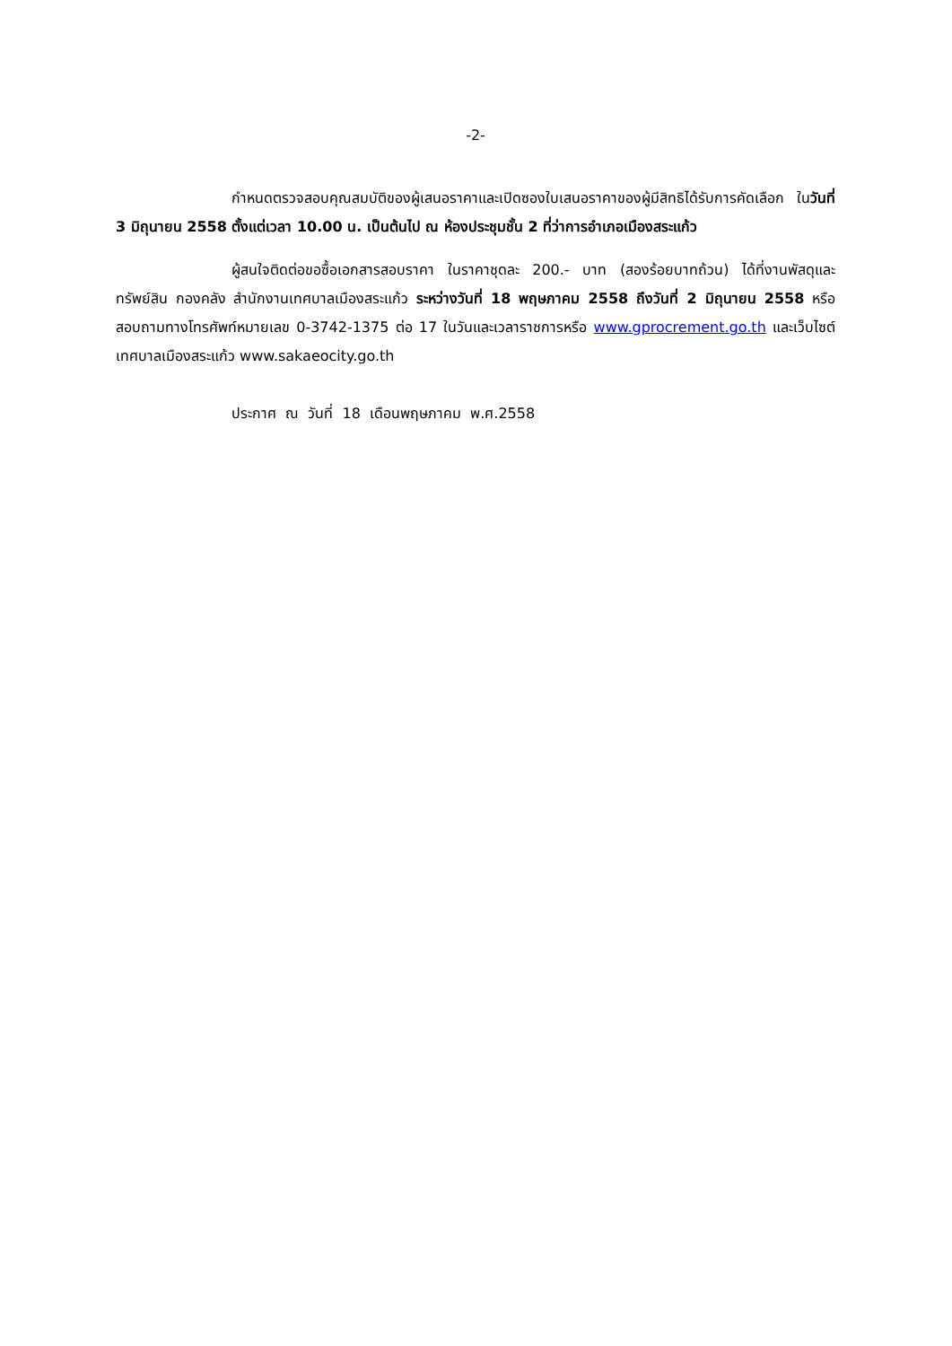-2-
กำหนดตรวจสอบคุณสมบัติของผู้เสนอราคาและเปิดซองใบเสนอราคาของผู้มีสิทธิได้รับการคัดเลือก ในวันที่ 3 มิถุนายน 2558 ตั้งแต่เวลา 10.00 น. เป็นต้นไป ณ ห้องประชุมชั้น 2 ที่ว่าการอำเภอเมืองสระแก้ว
ผู้สนใจติดต่อขอซื้อเอกสารสอบราคา ในราคาชุดละ 200.- บาท (สองร้อยบาทถ้วน) ได้ที่งานพัสดุและทรัพย์สิน กองคลัง สำนักงานเทศบาลเมืองสระแก้ว ระหว่างวันที่ 18 พฤษภาคม 2558 ถึงวันที่ 2 มิถุนายน 2558 หรือสอบถามทางโทรศัพท์หมายเลข 0-3742-1375 ต่อ 17 ในวันและเวลาราชการหรือ www.gprocrement.go.th และเว็บไซต์เทศบาลเมืองสระแก้ว www.sakaeocity.go.th
ประกาศ ณ วันที่ 18 เดือนพฤษภาคม พ.ศ.2558